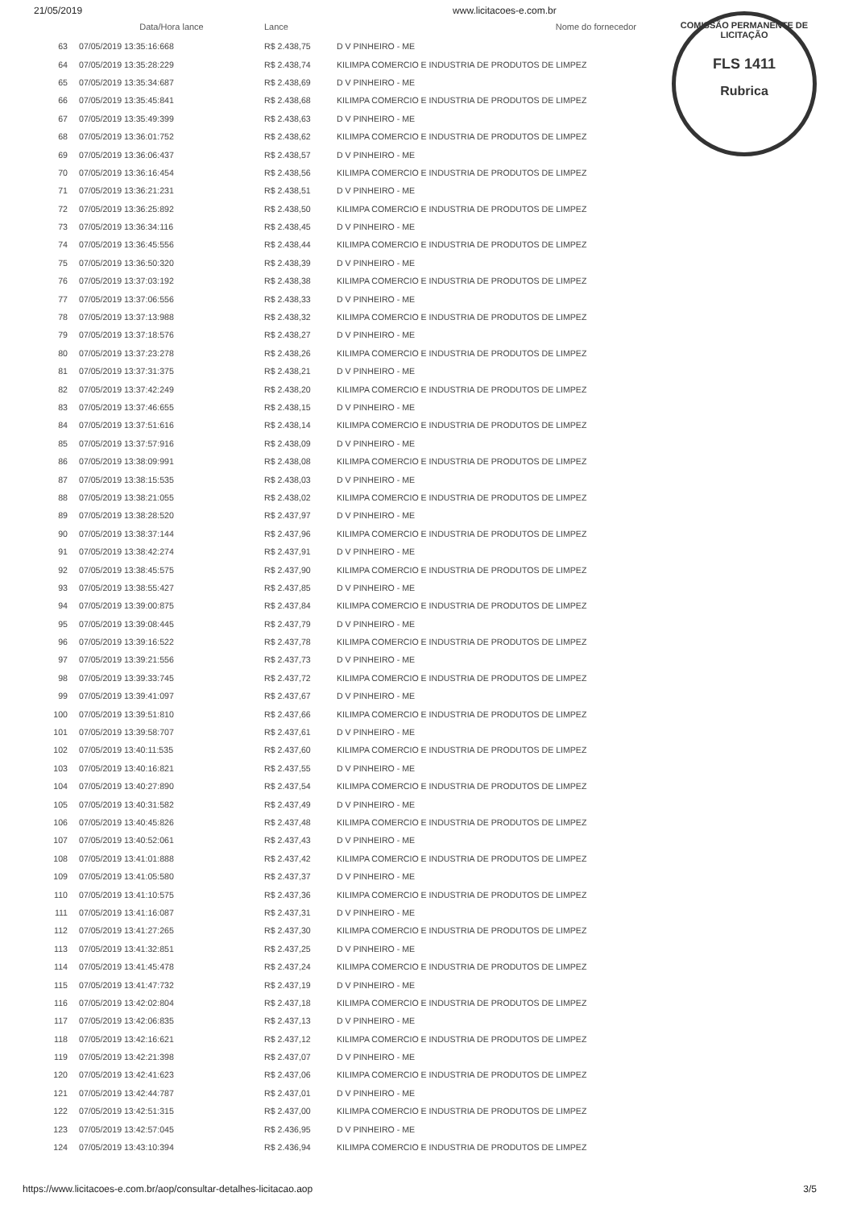21/05/2019 www.licitacoes-e.com.br
COMISSÃO PERMANENTE DE LICITAÇÃO
FLS 1411
Rubrica
| | Data/Hora lance | Lance | Nome do fornecedor |
| --- | --- | --- | --- |
| 63 | 07/05/2019 13:35:16:668 | R$ 2.438,75 | D V PINHEIRO - ME |
| 64 | 07/05/2019 13:35:28:229 | R$ 2.438,74 | KILIMPA COMERCIO E INDUSTRIA DE PRODUTOS DE LIMPEZ |
| 65 | 07/05/2019 13:35:34:687 | R$ 2.438,69 | D V PINHEIRO - ME |
| 66 | 07/05/2019 13:35:45:841 | R$ 2.438,68 | KILIMPA COMERCIO E INDUSTRIA DE PRODUTOS DE LIMPEZ |
| 67 | 07/05/2019 13:35:49:399 | R$ 2.438,63 | D V PINHEIRO - ME |
| 68 | 07/05/2019 13:36:01:752 | R$ 2.438,62 | KILIMPA COMERCIO E INDUSTRIA DE PRODUTOS DE LIMPEZ |
| 69 | 07/05/2019 13:36:06:437 | R$ 2.438,57 | D V PINHEIRO - ME |
| 70 | 07/05/2019 13:36:16:454 | R$ 2.438,56 | KILIMPA COMERCIO E INDUSTRIA DE PRODUTOS DE LIMPEZ |
| 71 | 07/05/2019 13:36:21:231 | R$ 2.438,51 | D V PINHEIRO - ME |
| 72 | 07/05/2019 13:36:25:892 | R$ 2.438,50 | KILIMPA COMERCIO E INDUSTRIA DE PRODUTOS DE LIMPEZ |
| 73 | 07/05/2019 13:36:34:116 | R$ 2.438,45 | D V PINHEIRO - ME |
| 74 | 07/05/2019 13:36:45:556 | R$ 2.438,44 | KILIMPA COMERCIO E INDUSTRIA DE PRODUTOS DE LIMPEZ |
| 75 | 07/05/2019 13:36:50:320 | R$ 2.438,39 | D V PINHEIRO - ME |
| 76 | 07/05/2019 13:37:03:192 | R$ 2.438,38 | KILIMPA COMERCIO E INDUSTRIA DE PRODUTOS DE LIMPEZ |
| 77 | 07/05/2019 13:37:06:556 | R$ 2.438,33 | D V PINHEIRO - ME |
| 78 | 07/05/2019 13:37:13:988 | R$ 2.438,32 | KILIMPA COMERCIO E INDUSTRIA DE PRODUTOS DE LIMPEZ |
| 79 | 07/05/2019 13:37:18:576 | R$ 2.438,27 | D V PINHEIRO - ME |
| 80 | 07/05/2019 13:37:23:278 | R$ 2.438,26 | KILIMPA COMERCIO E INDUSTRIA DE PRODUTOS DE LIMPEZ |
| 81 | 07/05/2019 13:37:31:375 | R$ 2.438,21 | D V PINHEIRO - ME |
| 82 | 07/05/2019 13:37:42:249 | R$ 2.438,20 | KILIMPA COMERCIO E INDUSTRIA DE PRODUTOS DE LIMPEZ |
| 83 | 07/05/2019 13:37:46:655 | R$ 2.438,15 | D V PINHEIRO - ME |
| 84 | 07/05/2019 13:37:51:616 | R$ 2.438,14 | KILIMPA COMERCIO E INDUSTRIA DE PRODUTOS DE LIMPEZ |
| 85 | 07/05/2019 13:37:57:916 | R$ 2.438,09 | D V PINHEIRO - ME |
| 86 | 07/05/2019 13:38:09:991 | R$ 2.438,08 | KILIMPA COMERCIO E INDUSTRIA DE PRODUTOS DE LIMPEZ |
| 87 | 07/05/2019 13:38:15:535 | R$ 2.438,03 | D V PINHEIRO - ME |
| 88 | 07/05/2019 13:38:21:055 | R$ 2.438,02 | KILIMPA COMERCIO E INDUSTRIA DE PRODUTOS DE LIMPEZ |
| 89 | 07/05/2019 13:38:28:520 | R$ 2.437,97 | D V PINHEIRO - ME |
| 90 | 07/05/2019 13:38:37:144 | R$ 2.437,96 | KILIMPA COMERCIO E INDUSTRIA DE PRODUTOS DE LIMPEZ |
| 91 | 07/05/2019 13:38:42:274 | R$ 2.437,91 | D V PINHEIRO - ME |
| 92 | 07/05/2019 13:38:45:575 | R$ 2.437,90 | KILIMPA COMERCIO E INDUSTRIA DE PRODUTOS DE LIMPEZ |
| 93 | 07/05/2019 13:38:55:427 | R$ 2.437,85 | D V PINHEIRO - ME |
| 94 | 07/05/2019 13:39:00:875 | R$ 2.437,84 | KILIMPA COMERCIO E INDUSTRIA DE PRODUTOS DE LIMPEZ |
| 95 | 07/05/2019 13:39:08:445 | R$ 2.437,79 | D V PINHEIRO - ME |
| 96 | 07/05/2019 13:39:16:522 | R$ 2.437,78 | KILIMPA COMERCIO E INDUSTRIA DE PRODUTOS DE LIMPEZ |
| 97 | 07/05/2019 13:39:21:556 | R$ 2.437,73 | D V PINHEIRO - ME |
| 98 | 07/05/2019 13:39:33:745 | R$ 2.437,72 | KILIMPA COMERCIO E INDUSTRIA DE PRODUTOS DE LIMPEZ |
| 99 | 07/05/2019 13:39:41:097 | R$ 2.437,67 | D V PINHEIRO - ME |
| 100 | 07/05/2019 13:39:51:810 | R$ 2.437,66 | KILIMPA COMERCIO E INDUSTRIA DE PRODUTOS DE LIMPEZ |
| 101 | 07/05/2019 13:39:58:707 | R$ 2.437,61 | D V PINHEIRO - ME |
| 102 | 07/05/2019 13:40:11:535 | R$ 2.437,60 | KILIMPA COMERCIO E INDUSTRIA DE PRODUTOS DE LIMPEZ |
| 103 | 07/05/2019 13:40:16:821 | R$ 2.437,55 | D V PINHEIRO - ME |
| 104 | 07/05/2019 13:40:27:890 | R$ 2.437,54 | KILIMPA COMERCIO E INDUSTRIA DE PRODUTOS DE LIMPEZ |
| 105 | 07/05/2019 13:40:31:582 | R$ 2.437,49 | D V PINHEIRO - ME |
| 106 | 07/05/2019 13:40:45:826 | R$ 2.437,48 | KILIMPA COMERCIO E INDUSTRIA DE PRODUTOS DE LIMPEZ |
| 107 | 07/05/2019 13:40:52:061 | R$ 2.437,43 | D V PINHEIRO - ME |
| 108 | 07/05/2019 13:41:01:888 | R$ 2.437,42 | KILIMPA COMERCIO E INDUSTRIA DE PRODUTOS DE LIMPEZ |
| 109 | 07/05/2019 13:41:05:580 | R$ 2.437,37 | D V PINHEIRO - ME |
| 110 | 07/05/2019 13:41:10:575 | R$ 2.437,36 | KILIMPA COMERCIO E INDUSTRIA DE PRODUTOS DE LIMPEZ |
| 111 | 07/05/2019 13:41:16:087 | R$ 2.437,31 | D V PINHEIRO - ME |
| 112 | 07/05/2019 13:41:27:265 | R$ 2.437,30 | KILIMPA COMERCIO E INDUSTRIA DE PRODUTOS DE LIMPEZ |
| 113 | 07/05/2019 13:41:32:851 | R$ 2.437,25 | D V PINHEIRO - ME |
| 114 | 07/05/2019 13:41:45:478 | R$ 2.437,24 | KILIMPA COMERCIO E INDUSTRIA DE PRODUTOS DE LIMPEZ |
| 115 | 07/05/2019 13:41:47:732 | R$ 2.437,19 | D V PINHEIRO - ME |
| 116 | 07/05/2019 13:42:02:804 | R$ 2.437,18 | KILIMPA COMERCIO E INDUSTRIA DE PRODUTOS DE LIMPEZ |
| 117 | 07/05/2019 13:42:06:835 | R$ 2.437,13 | D V PINHEIRO - ME |
| 118 | 07/05/2019 13:42:16:621 | R$ 2.437,12 | KILIMPA COMERCIO E INDUSTRIA DE PRODUTOS DE LIMPEZ |
| 119 | 07/05/2019 13:42:21:398 | R$ 2.437,07 | D V PINHEIRO - ME |
| 120 | 07/05/2019 13:42:41:623 | R$ 2.437,06 | KILIMPA COMERCIO E INDUSTRIA DE PRODUTOS DE LIMPEZ |
| 121 | 07/05/2019 13:42:44:787 | R$ 2.437,01 | D V PINHEIRO - ME |
| 122 | 07/05/2019 13:42:51:315 | R$ 2.437,00 | KILIMPA COMERCIO E INDUSTRIA DE PRODUTOS DE LIMPEZ |
| 123 | 07/05/2019 13:42:57:045 | R$ 2.436,95 | D V PINHEIRO - ME |
| 124 | 07/05/2019 13:43:10:394 | R$ 2.436,94 | KILIMPA COMERCIO E INDUSTRIA DE PRODUTOS DE LIMPEZ |
https://www.licitacoes-e.com.br/aop/consultar-detalhes-licitacao.aop 3/5